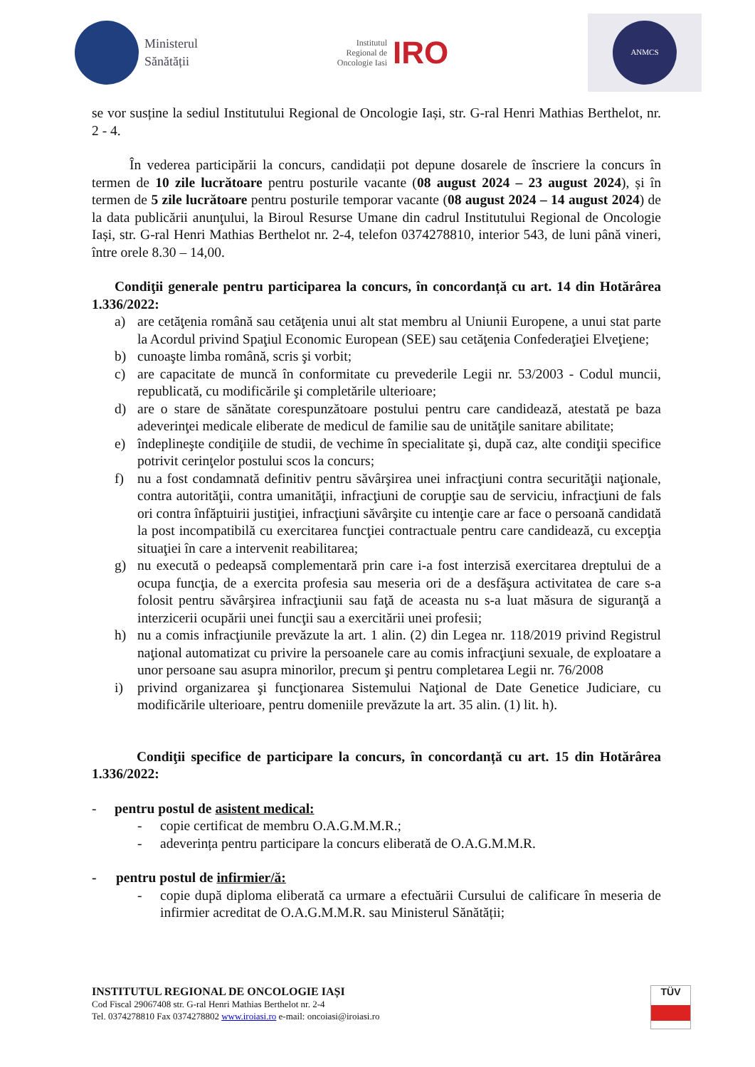Ministerul
Sănătății
Institutul
Regional de
Oncologie Iasi
IRO
ANMCS
se vor susține la sediul Institutului Regional de Oncologie Iași, str. G-ral Henri Mathias Berthelot, nr. 2 - 4.
În vederea participării la concurs, candidații pot depune dosarele de înscriere la concurs în termen de 10 zile lucrătoare pentru posturile vacante (08 august 2024 – 23 august 2024), și în termen de 5 zile lucrătoare pentru posturile temporar vacante (08 august 2024 – 14 august 2024) de la data publicării anunţului, la Biroul Resurse Umane din cadrul Institutului Regional de Oncologie Iași, str. G-ral Henri Mathias Berthelot nr. 2-4, telefon 0374278810, interior 543, de luni până vineri, între orele 8.30 – 14,00.
Condiţii generale pentru participarea la concurs, în concordanță cu art. 14 din Hotărârea 1.336/2022:
a) are cetăţenia română sau cetăţenia unui alt stat membru al Uniunii Europene, a unui stat parte la Acordul privind Spaţiul Economic European (SEE) sau cetăţenia Confederaţiei Elveţiene;
b) cunoaşte limba română, scris şi vorbit;
c) are capacitate de muncă în conformitate cu prevederile Legii nr. 53/2003 - Codul muncii, republicată, cu modificările şi completările ulterioare;
d) are o stare de sănătate corespunzătoare postului pentru care candidează, atestată pe baza adeverinţei medicale eliberate de medicul de familie sau de unităţile sanitare abilitate;
e) îndeplineşte condiţiile de studii, de vechime în specialitate şi, după caz, alte condiţii specifice potrivit cerinţelor postului scos la concurs;
f) nu a fost condamnată definitiv pentru săvârşirea unei infracţiuni contra securităţii naţionale, contra autorităţii, contra umanităţii, infracţiuni de corupţie sau de serviciu, infracţiuni de fals ori contra înfăptuirii justiţiei, infracţiuni săvârşite cu intenţie care ar face o persoană candidată la post incompatibilă cu exercitarea funcţiei contractuale pentru care candidează, cu excepţia situaţiei în care a intervenit reabilitarea;
g) nu execută o pedeapsă complementară prin care i-a fost interzisă exercitarea dreptului de a ocupa funcţia, de a exercita profesia sau meseria ori de a desfăşura activitatea de care s-a folosit pentru săvârşirea infracţiunii sau faţă de aceasta nu s-a luat măsura de siguranţă a interzicerii ocupării unei funcţii sau a exercitării unei profesii;
h) nu a comis infracţiunile prevăzute la art. 1 alin. (2) din Legea nr. 118/2019 privind Registrul naţional automatizat cu privire la persoanele care au comis infracţiuni sexuale, de exploatare a unor persoane sau asupra minorilor, precum şi pentru completarea Legii nr. 76/2008
i) privind organizarea şi funcţionarea Sistemului Naţional de Date Genetice Judiciare, cu modificările ulterioare, pentru domeniile prevăzute la art. 35 alin. (1) lit. h).
Condiţii specifice de participare la concurs, în concordanță cu art. 15 din Hotărârea 1.336/2022:
- pentru postul de asistent medical:
- copie certificat de membru O.A.G.M.M.R.;
- adeverința pentru participare la concurs eliberată de O.A.G.M.M.R.
- pentru postul de infirmier/ă:
- copie după diploma eliberată ca urmare a efectuării Cursului de calificare în meseria de infirmier acreditat de O.A.G.M.M.R. sau Ministerul Sănătății;
INSTITUTUL REGIONAL DE ONCOLOGIE IAȘI
Cod Fiscal 29067408 str. G-ral Henri Mathias Berthelot nr. 2-4
Tel. 0374278810 Fax 0374278802 www.iroiasi.ro e-mail: oncoiasi@iroiasi.ro
TÜV